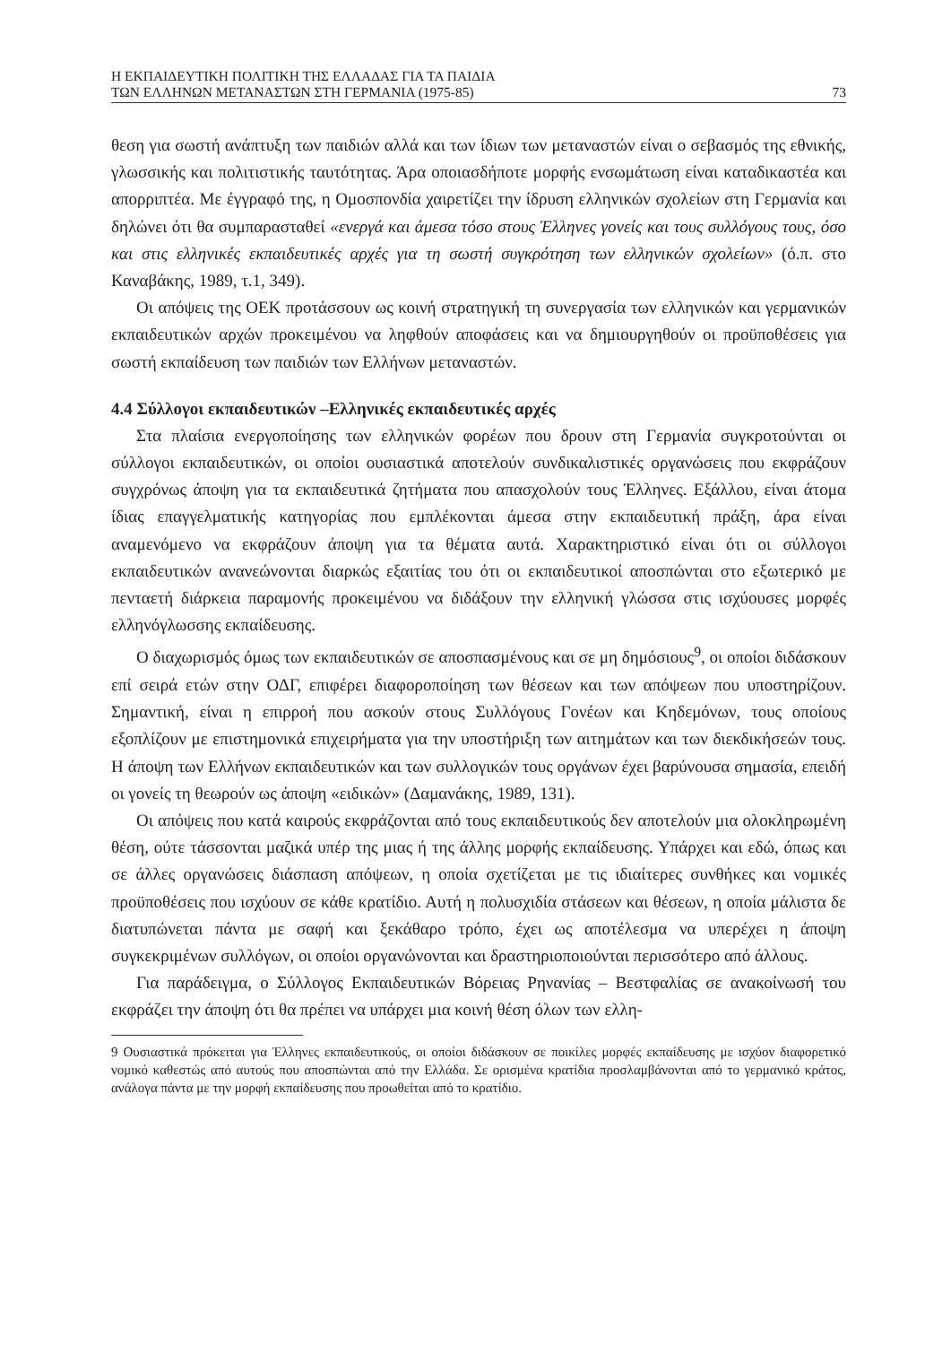Η ΕΚΠΑΙΔΕΥΤΙΚΗ ΠΟΛΙΤΙΚΗ ΤΗΣ ΕΛΛΑΔΑΣ ΓΙΑ ΤΑ ΠΑΙΔΙΑ
ΤΩΝ ΕΛΛΗΝΩΝ ΜΕΤΑΝΑΣΤΩΝ ΣΤΗ ΓΕΡΜΑΝΙΑ (1975-85)
73
θεση για σωστή ανάπτυξη των παιδιών αλλά και των ίδιων των μεταναστών είναι ο σεβασμός της εθνικής, γλωσσικής και πολιτιστικής ταυτότητας. Άρα οποιασδήποτε μορφής ενσωμάτωση είναι καταδικαστέα και απορριπτέα. Με έγγραφό της, η Ομοσπονδία χαιρετίζει την ίδρυση ελληνικών σχολείων στη Γερμανία και δηλώνει ότι θα συμπαρασταθεί «ενεργά και άμεσα τόσο στους Έλληνες γονείς και τους συλλόγους τους, όσο και στις ελληνικές εκπαιδευτικές αρχές για τη σωστή συγκρότηση των ελληνικών σχολείων» (ό.π. στο Καναβάκης, 1989, τ.1, 349).
Οι απόψεις της ΟΕΚ προτάσσουν ως κοινή στρατηγική τη συνεργασία των ελληνικών και γερμανικών εκπαιδευτικών αρχών προκειμένου να ληφθούν αποφάσεις και να δημιουργηθούν οι προϋποθέσεις για σωστή εκπαίδευση των παιδιών των Ελλήνων μεταναστών.
4.4 Σύλλογοι εκπαιδευτικών –Ελληνικές εκπαιδευτικές αρχές
Στα πλαίσια ενεργοποίησης των ελληνικών φορέων που δρουν στη Γερμανία συγκροτούνται οι σύλλογοι εκπαιδευτικών, οι οποίοι ουσιαστικά αποτελούν συνδικαλιστικές οργανώσεις που εκφράζουν συγχρόνως άποψη για τα εκπαιδευτικά ζητήματα που απασχολούν τους Έλληνες. Εξάλλου, είναι άτομα ίδιας επαγγελματικής κατηγορίας που εμπλέκονται άμεσα στην εκπαιδευτική πράξη, άρα είναι αναμενόμενο να εκφράζουν άποψη για τα θέματα αυτά. Χαρακτηριστικό είναι ότι οι σύλλογοι εκπαιδευτικών ανανεώνονται διαρκώς εξαιτίας του ότι οι εκπαιδευτικοί αποσπώνται στο εξωτερικό με πενταετή διάρκεια παραμονής προκειμένου να διδάξουν την ελληνική γλώσσα στις ισχύουσες μορφές ελληνόγλωσσης εκπαίδευσης.
Ο διαχωρισμός όμως των εκπαιδευτικών σε αποσπασμένους και σε μη δημόσιους<sup>9</sup>, οι οποίοι διδάσκουν επί σειρά ετών στην ΟΔΓ, επιφέρει διαφοροποίηση των θέσεων και των απόψεων που υποστηρίζουν. Σημαντική, είναι η επιρροή που ασκούν στους Συλλόγους Γονέων και Κηδεμόνων, τους οποίους εξοπλίζουν με επιστημονικά επιχειρήματα για την υποστήριξη των αιτημάτων και των διεκδικήσεών τους. Η άποψη των Ελλήνων εκπαιδευτικών και των συλλογικών τους οργάνων έχει βαρύνουσα σημασία, επειδή οι γονείς τη θεωρούν ως άποψη «ειδικών» (Δαμανάκης, 1989, 131).
Οι απόψεις που κατά καιρούς εκφράζονται από τους εκπαιδευτικούς δεν αποτελούν μια ολοκληρωμένη θέση, ούτε τάσσονται μαζικά υπέρ της μιας ή της άλλης μορφής εκπαίδευσης. Υπάρχει και εδώ, όπως και σε άλλες οργανώσεις διάσπαση απόψεων, η οποία σχετίζεται με τις ιδιαίτερες συνθήκες και νομικές προϋποθέσεις που ισχύουν σε κάθε κρατίδιο. Αυτή η πολυσχιδία στάσεων και θέσεων, η οποία μάλιστα δε διατυπώνεται πάντα με σαφή και ξεκάθαρο τρόπο, έχει ως αποτέλεσμα να υπερέχει η άποψη συγκεκριμένων συλλόγων, οι οποίοι οργανώνονται και δραστηριοποιούνται περισσότερο από άλλους.
Για παράδειγμα, ο Σύλλογος Εκπαιδευτικών Βόρειας Ρηνανίας – Βεστφαλίας σε ανακοίνωσή του εκφράζει την άποψη ότι θα πρέπει να υπάρχει μια κοινή θέση όλων των ελλη-
9 Ουσιαστικά πρόκειται για Έλληνες εκπαιδευτικούς, οι οποίοι διδάσκουν σε ποικίλες μορφές εκπαίδευσης με ισχύον διαφορετικό νομικό καθεστώς από αυτούς που αποσπώνται από την Ελλάδα. Σε ορισμένα κρατίδια προσλαμβάνονται από το γερμανικό κράτος, ανάλογα πάντα με την μορφή εκπαίδευσης που προωθείται από το κρατίδιο.